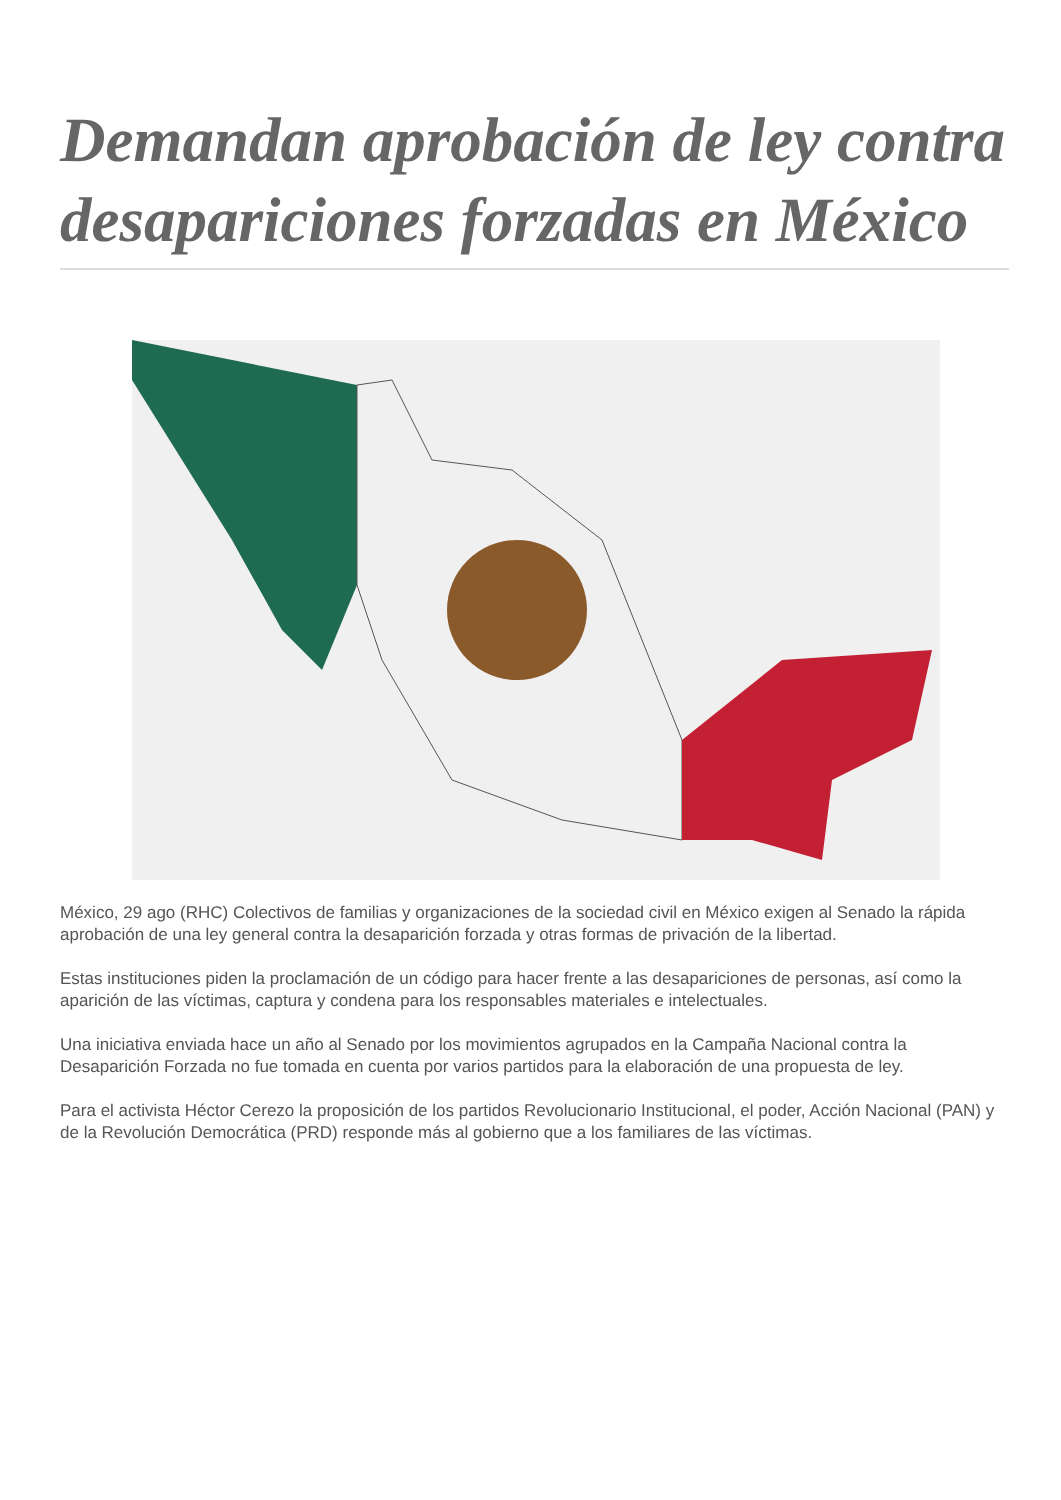Demandan aprobación de ley contra desapariciones forzadas en México
México, 29 ago (RHC) Colectivos de familias y organizaciones de la sociedad civil en México exigen al Senado la rápida aprobación de una ley general contra la desaparición forzada y otras formas de privación de la libertad.
Estas instituciones piden la proclamación de un código para hacer frente a las desapariciones de personas, así como la aparición de las víctimas, captura y condena para los responsables materiales e intelectuales.
Una iniciativa enviada hace un año al Senado por los movimientos agrupados en la Campaña Nacional contra la Desaparición Forzada no fue tomada en cuenta por varios partidos para la elaboración de una propuesta de ley.
Para el activista Héctor Cerezo la proposición de los partidos Revolucionario Institucional, el poder, Acción Nacional (PAN) y de la Revolución Democrática (PRD) responde más al gobierno que a los familiares de las víctimas.